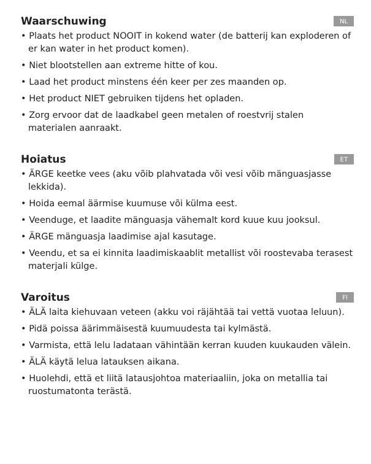Waarschuwing NL
• Plaats het product NOOIT in kokend water (de batterij kan exploderen of er kan water in het product komen).
• Niet blootstellen aan extreme hitte of kou.
• Laad het product minstens één keer per zes maanden op.
• Het product NIET gebruiken tijdens het opladen.
• Zorg ervoor dat de laadkabel geen metalen of roestvrij stalen materialen aanraakt.
Hoiatus ET
• ÄRGE keetke vees (aku võib plahvatada või vesi võib mänguasjasse lekkida).
• Hoida eemal äärmise kuumuse või külma eest.
• Veenduge, et laadite mänguasja vähemalt kord kuue kuu jooksul.
• ÄRGE mänguasja laadimise ajal kasutage.
• Veendu, et sa ei kinnita laadimiskaablit metallist või roostevaba terasest materjali külge.
Varoitus FI
• ÄLÄ laita kiehuvaan veteen (akku voi räjähtää tai vettä vuotaa leluun).
• Pidä poissa äärimmäisestä kuumuudesta tai kylmästä.
• Varmista, että lelu ladataan vähintään kerran kuuden kuukauden välein.
• ÄLÄ käytä lelua latauksen aikana.
• Huolehdi, että et liitä latausjohtoa materiaaliin, joka on metallia tai ruostumatonta terästä.